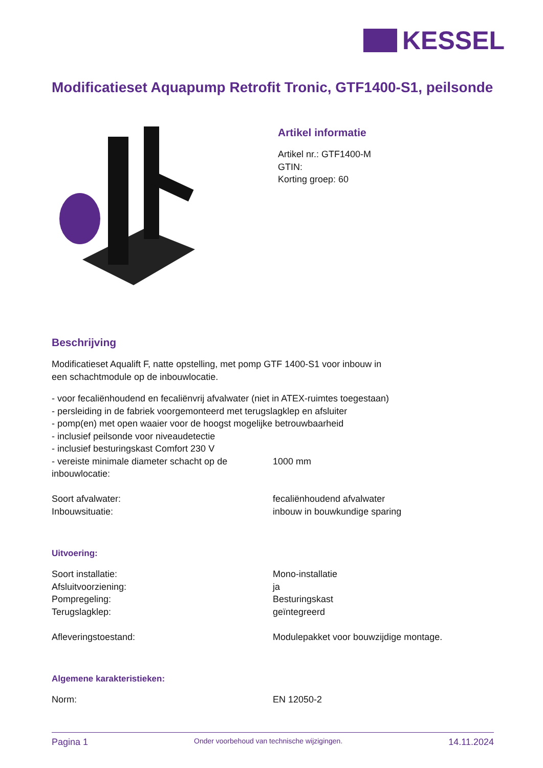KESSEL
Modificatieset Aquapump Retrofit Tronic, GTF1400-S1, peilsonde
Artikel informatie
Artikel nr.: GTF1400-M
GTIN:
Korting groep: 60
Beschrijving
Modificatieset Aqualift F, natte opstelling, met pomp GTF 1400-S1 voor inbouw in
een schachtmodule op de inbouwlocatie.
- voor fecaliënhoudend en fecaliënvrij afvalwater (niet in ATEX-ruimtes toegestaan)
- persleiding in de fabriek voorgemonteerd met terugslagklep en afsluiter
- pomp(en) met open waaier voor de hoogst mogelijke betrouwbaarheid
- inclusief peilsonde voor niveaudetectie
- inclusief besturingskast Comfort 230 V
| - vereiste minimale diameter schacht op de inbouwlocatie: | 1000 mm |
| Soort afvalwater: | fecaliënhoudend afvalwater |
| Inbouwsituatie: | inbouw in bouwkundige sparing |
Uitvoering:
| Soort installatie: | Mono-installatie |
| Afsluitvoorziening: | ja |
| Pompregeling: | Besturingskast |
| Terugslagklep: | geïntegreerd |
| Afleveringstoestand: | Modulepakket voor bouwzijdige montage. |
Algemene karakteristieken:
| Norm: | EN 12050-2 |
Pagina 1 Onder voorbehoud van technische wijzigingen. 14.11.2024